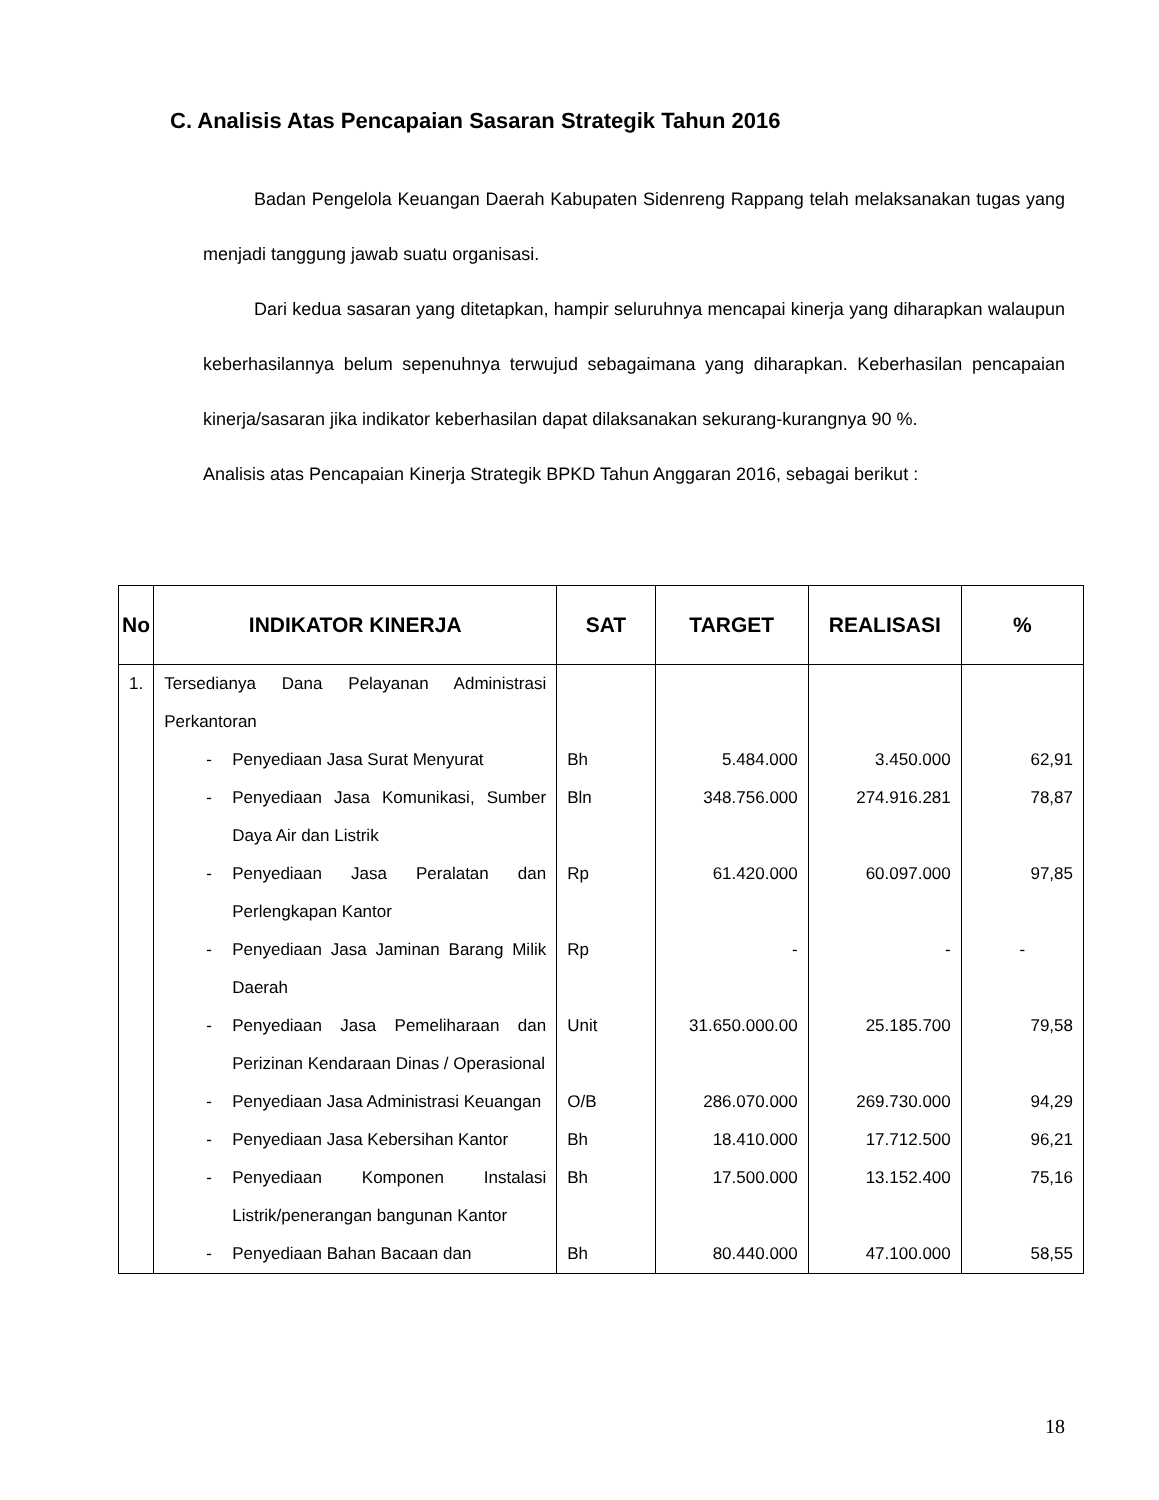C. Analisis Atas Pencapaian Sasaran Strategik Tahun 2016
Badan Pengelola Keuangan Daerah Kabupaten Sidenreng Rappang telah melaksanakan tugas yang menjadi tanggung jawab suatu organisasi.
Dari kedua sasaran yang ditetapkan, hampir seluruhnya mencapai kinerja yang diharapkan walaupun keberhasilannya belum sepenuhnya terwujud sebagaimana yang diharapkan. Keberhasilan pencapaian kinerja/sasaran jika indikator keberhasilan dapat dilaksanakan sekurang-kurangnya 90 %.
Analisis atas Pencapaian Kinerja Strategik BPKD Tahun Anggaran 2016, sebagai berikut :
| No | INDIKATOR KINERJA | SAT | TARGET | REALISASI | % |
| --- | --- | --- | --- | --- | --- |
| 1. | Tersediany​a Dana Pelayanan Administrasi Perkantoran | | | | |
| | - Penyediaan Jasa Surat Menyurat | Bh | 5.484.000 | 3.450.000 | 62,91 |
| | - Penyediaan Jasa Komunikasi, Sumber Daya Air dan Listrik | Bln | 348.756.000 | 274.916.281 | 78,87 |
| | - Penyediaan Jasa Peralatan dan Perlengkapan Kantor | Rp | 61.420.000 | 60.097.000 | 97,85 |
| | - Penyediaan Jasa Jaminan Barang Milik Daerah | Rp | - | - | - |
| | - Penyediaan Jasa Pemeliharaan dan Perizinan Kendaraan Dinas / Operasional | Unit | 31.650.000.00 | 25.185.700 | 79,58 |
| | - Penyediaan Jasa Administrasi Keuangan | O/B | 286.070.000 | 269.730.000 | 94,29 |
| | - Penyediaan Jasa Kebersihan Kantor | Bh | 18.410.000 | 17.712.500 | 96,21 |
| | - Penyediaan Komponen Instalasi Listrik/penerangan bangunan Kantor | Bh | 17.500.000 | 13.152.400 | 75,16 |
| | - Penyediaan Bahan Bacaan dan | Bh | 80.440.000 | 47.100.000 | 58,55 |
18